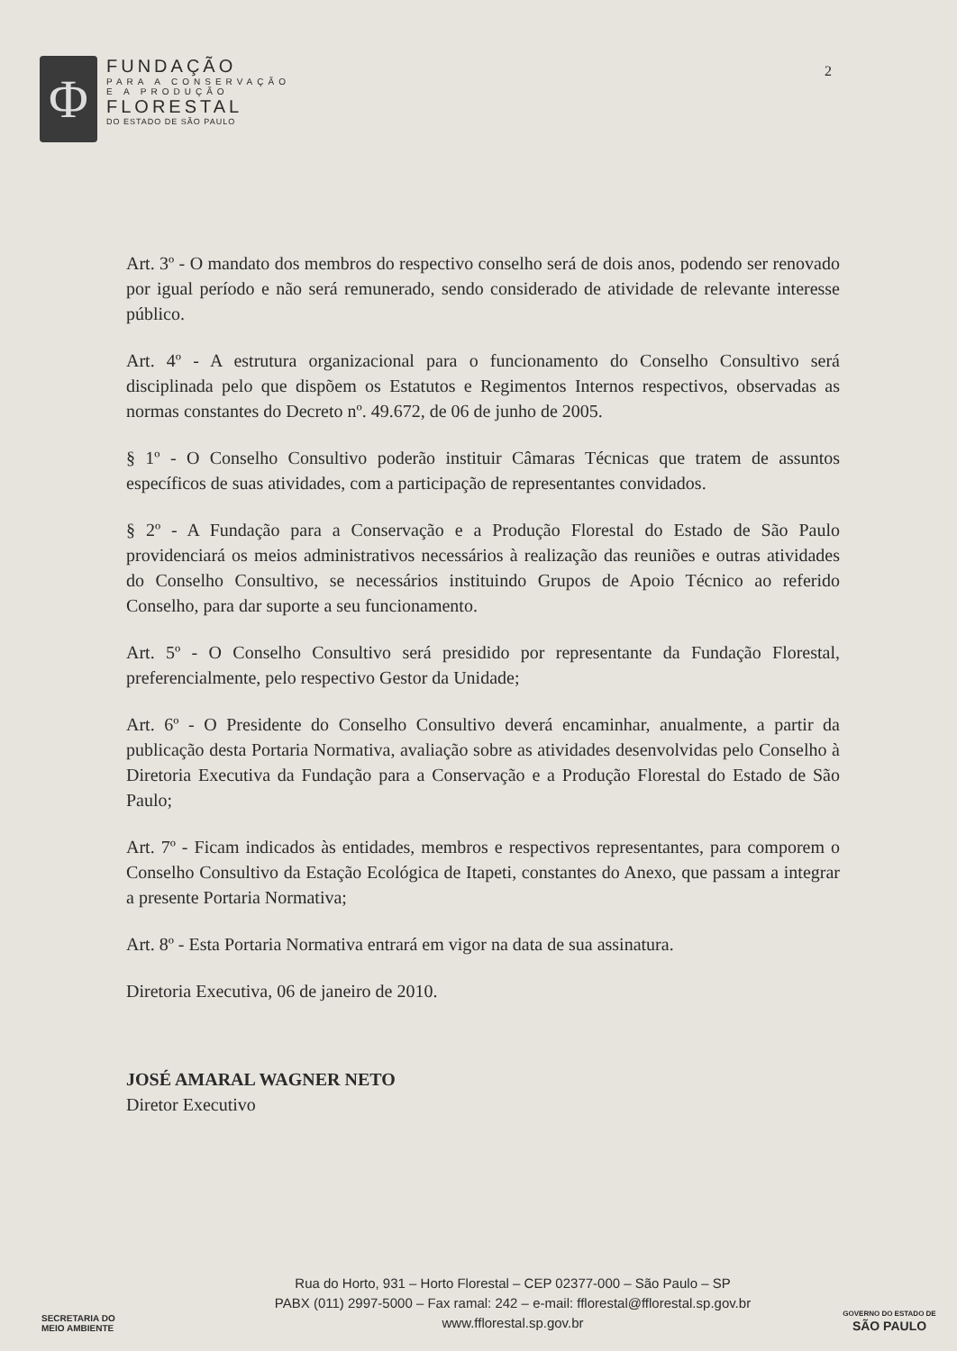Φ
FUNDAÇÃO
PARA A CONSERVAÇÃO
E A PRODUÇÃO
FLORESTAL
DO ESTADO DE SÃO PAULO
2
Art. 3º - O mandato dos membros do respectivo conselho será de dois anos, podendo ser renovado por igual período e não será remunerado, sendo considerado de atividade de relevante interesse público.
Art. 4º - A estrutura organizacional para o funcionamento do Conselho Consultivo será disciplinada pelo que dispõem os Estatutos e Regimentos Internos respectivos, observadas as normas constantes do Decreto nº. 49.672, de 06 de junho de 2005.
§ 1º - O Conselho Consultivo poderão instituir Câmaras Técnicas que tratem de assuntos específicos de suas atividades, com a participação de representantes convidados.
§ 2º - A Fundação para a Conservação e a Produção Florestal do Estado de São Paulo providenciará os meios administrativos necessários à realização das reuniões e outras atividades do Conselho Consultivo, se necessários instituindo Grupos de Apoio Técnico ao referido Conselho, para dar suporte a seu funcionamento.
Art. 5º - O Conselho Consultivo será presidido por representante da Fundação Florestal, preferencialmente, pelo respectivo Gestor da Unidade;
Art. 6º - O Presidente do Conselho Consultivo deverá encaminhar, anualmente, a partir da publicação desta Portaria Normativa, avaliação sobre as atividades desenvolvidas pelo Conselho à Diretoria Executiva da Fundação para a Conservação e a Produção Florestal do Estado de São Paulo;
Art. 7º - Ficam indicados às entidades, membros e respectivos representantes, para comporem o Conselho Consultivo da Estação Ecológica de Itapeti, constantes do Anexo, que passam a integrar a presente Portaria Normativa;
Art. 8º - Esta Portaria Normativa entrará em vigor na data de sua assinatura.
Diretoria Executiva, 06 de janeiro de 2010.
JOSÉ AMARAL WAGNER NETO
Diretor Executivo
SECRETARIA DO
MEIO AMBIENTE
Rua do Horto, 931 – Horto Florestal – CEP 02377-000 – São Paulo – SP
PABX (011) 2997-5000 – Fax ramal: 242 – e-mail: fflorestal@fflorestal.sp.gov.br
www.fflorestal.sp.gov.br
GOVERNO DO ESTADO DE
SÃO PAULO